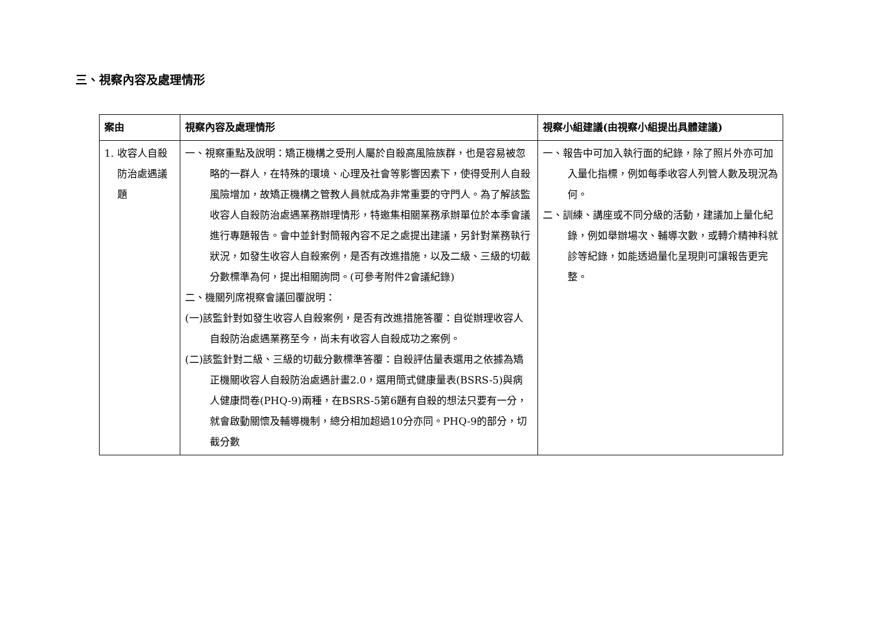三、視察內容及處理情形
| 案由 | 視察內容及處理情形 | 視察小組建議(由視察小組提出具體建議) |
| --- | --- | --- |
| 1. 收容人自殺防治處遇議題 | 一、視察重點及說明：矯正機構之受刑人屬於自殺高風險族群，也是容易被忽略的一群人，在特殊的環境、心理及社會等影響因素下，使得受刑人自殺風險增加，故矯正機構之管教人員就成為非常重要的守門人。為了解該監收容人自殺防治處遇業務辦理情形，特邀集相關業務承辦單位於本季會議進行專題報告。會中並針對簡報內容不足之處提出建議，另針對業務執行狀況，如發生收容人自殺案例，是否有改進措施，以及二級、三級的切截分數標準為何，提出相關詢問。(可參考附件2會議紀錄) 二、機關列席視察會議回覆說明： (一)該監針對如發生收容人自殺案例，是否有改進措施答覆：自從辦理收容人自殺防治處遇業務至今，尚未有收容人自殺成功之案例。 (二)該監針對二級、三級的切截分數標準答覆：自殺評估量表選用之依據為矯正機關收容人自殺防治處遇計畫2.0，選用簡式健康量表(BSRS-5)與病人健康問卷(PHQ-9)兩種，在BSRS-5第6題有自殺的想法只要有一分，就會啟動關懷及輔導機制，總分相加超過10分亦同。PHQ-9的部分，切截分數 | 一、報告中可加入執行面的紀錄，除了照片外亦可加入量化指標，例如每季收容人列管人數及現況為何。 二、訓練、講座或不同分級的活動，建議加上量化紀錄，例如舉辦場次、輔導次數，或轉介精神科就診等紀錄，如能透過量化呈現則可讓報告更完整。 |